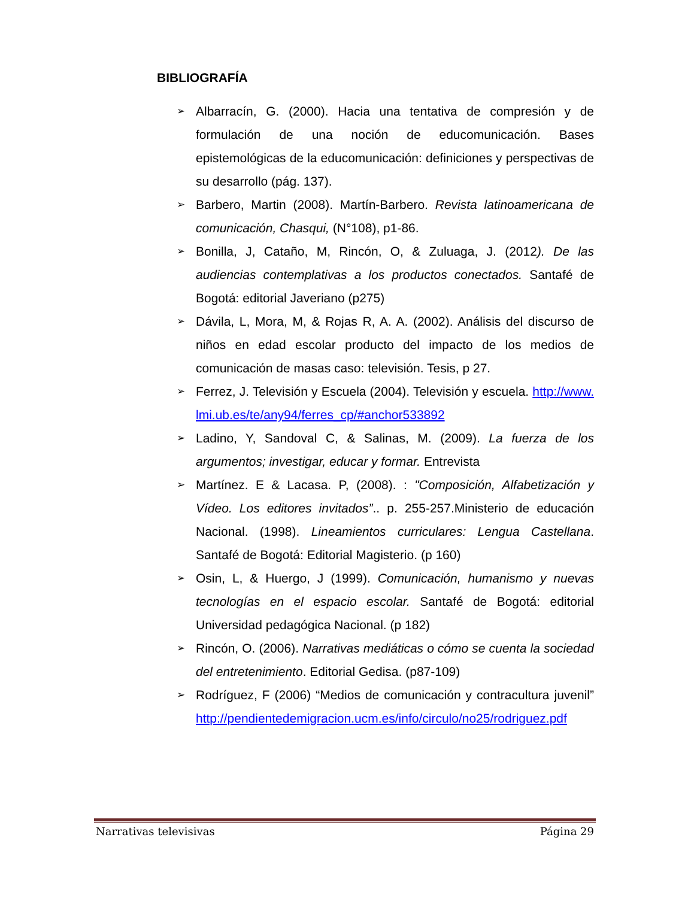BIBLIOGRAFÍA
➢ Albarracín, G. (2000). Hacia una tentativa de compresión y de formulación de una noción de educomunicación. Bases epistemológicas de la educomunicación: definiciones y perspectivas de su desarrollo (pág. 137).
➢ Barbero, Martin (2008). Martín-Barbero. Revista latinoamericana de comunicación, Chasqui, (N°108), p1-86.
➢ Bonilla, J, Cataño, M, Rincón, O, & Zuluaga, J. (2012). De las audiencias contemplativas a los productos conectados. Santafé de Bogotá: editorial Javeriano (p275)
➢ Dávila, L, Mora, M, & Rojas R, A. A. (2002). Análisis del discurso de niños en edad escolar producto del impacto de los medios de comunicación de masas caso: televisión. Tesis, p 27.
➢ Ferrez, J. Televisión y Escuela (2004). Televisión y escuela. http://www.lmi.ub.es/te/any94/ferres_cp/#anchor533892
➢ Ladino, Y, Sandoval C, & Salinas, M. (2009). La fuerza de los argumentos; investigar, educar y formar. Entrevista
➢ Martínez. E & Lacasa. P, (2008). : "Composición, Alfabetización y Vídeo. Los editores invitados”.. p. 255-257.Ministerio de educación Nacional. (1998). Lineamientos curriculares: Lengua Castellana. Santafé de Bogotá: Editorial Magisterio. (p 160)
➢ Osin, L, & Huergo, J (1999). Comunicación, humanismo y nuevas tecnologías en el espacio escolar. Santafé de Bogotá: editorial Universidad pedagógica Nacional. (p 182)
➢ Rincón, O. (2006). Narrativas mediáticas o cómo se cuenta la sociedad del entretenimiento. Editorial Gedisa. (p87-109)
➢ Rodríguez, F (2006) “Medios de comunicación y contracultura juvenil” http://pendientedemigracion.ucm.es/info/circulo/no25/rodriguez.pdf
Narrativas televisivas Página 29